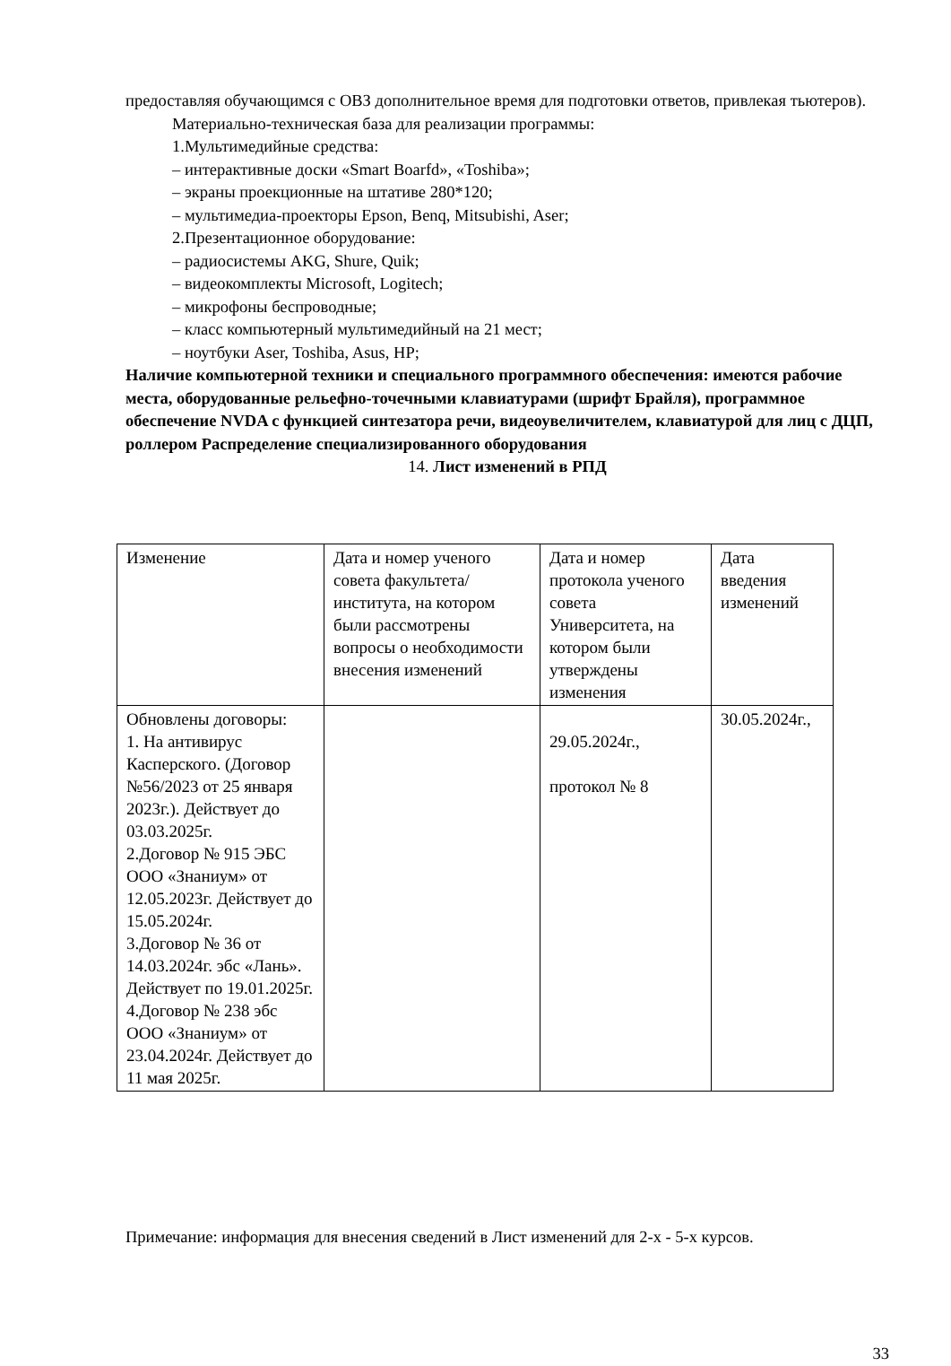предоставляя обучающимся с ОВЗ дополнительное время для подготовки ответов, привлекая тьютеров).
Материально-техническая база для реализации программы:
1.Мультимедийные средства:
– интерактивные доски «Smart Boarfd», «Toshiba»;
– экраны проекционные на штативе 280*120;
– мультимедиа-проекторы Epson, Benq, Mitsubishi, Aser;
2.Презентационное оборудование:
– радиосистемы AKG, Shure, Quik;
– видеокомплекты Microsoft, Logitech;
– микрофоны беспроводные;
– класс компьютерный мультимедийный на 21 мест;
– ноутбуки Aser, Toshiba, Asus, HP;
Наличие компьютерной техники и специального программного обеспечения: имеются рабочие места, оборудованные рельефно-точечными клавиатурами (шрифт Брайля), программное обеспечение NVDA с функцией синтезатора речи, видеоувеличителем, клавиатурой для лиц с ДЦП, роллером Распределение специализированного оборудования
14. Лист изменений в РПД
| Изменение | Дата и номер ученого совета факультета/института, на котором были рассмотрены вопросы о необходимости внесения изменений | Дата и номер протокола ученого совета Университета, на котором были утверждены изменения | Дата введения изменений |
| Обновлены договоры: 1. На антивирус Касперского. (Договор №56/2023 от 25 января 2023г.). Действует до 03.03.2025г. 2.Договор № 915 ЭБС ООО «Знаниум» от 12.05.2023г. Действует до 15.05.2024г. 3.Договор № 36 от 14.03.2024г. эбс «Лань». Действует по 19.01.2025г. 4.Договор № 238 эбс ООО «Знаниум» от 23.04.2024г. Действует до 11 мая 2025г. | | 29.05.2024г., протокол № 8 | 30.05.2024г., |
Примечание: информация для внесения сведений в Лист изменений для 2-х - 5-х курсов.
33